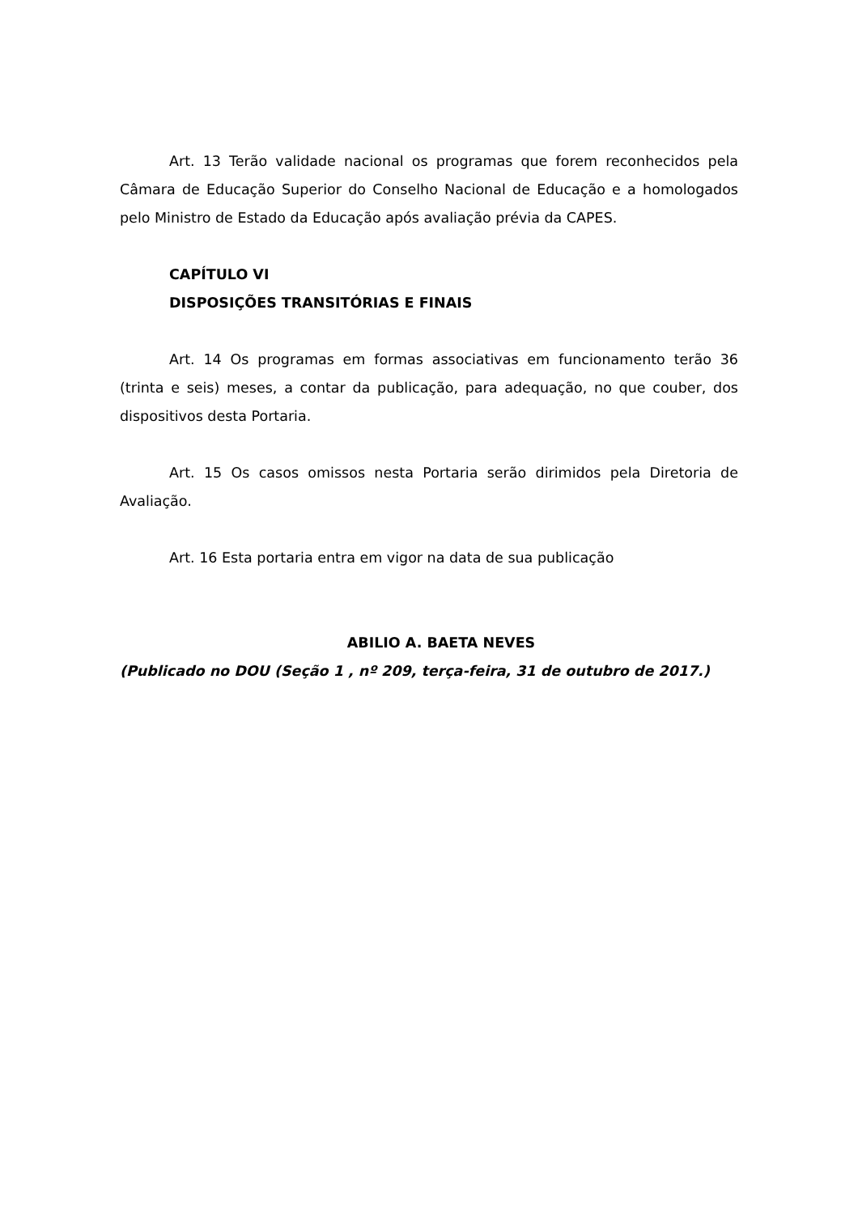Art. 13 Terão validade nacional os programas que forem reconhecidos pela Câmara de Educação Superior do Conselho Nacional de Educação e a homologados pelo Ministro de Estado da Educação após avaliação prévia da CAPES.
CAPÍTULO VI
DISPOSIÇÕES TRANSITÓRIAS E FINAIS
Art. 14 Os programas em formas associativas em funcionamento terão 36 (trinta e seis) meses, a contar da publicação, para adequação, no que couber, dos dispositivos desta Portaria.
Art. 15 Os casos omissos nesta Portaria serão dirimidos pela Diretoria de Avaliação.
Art. 16 Esta portaria entra em vigor na data de sua publicação
ABILIO A. BAETA NEVES
(Publicado no DOU (Seção 1 , nº 209, terça-feira, 31 de outubro de 2017.)